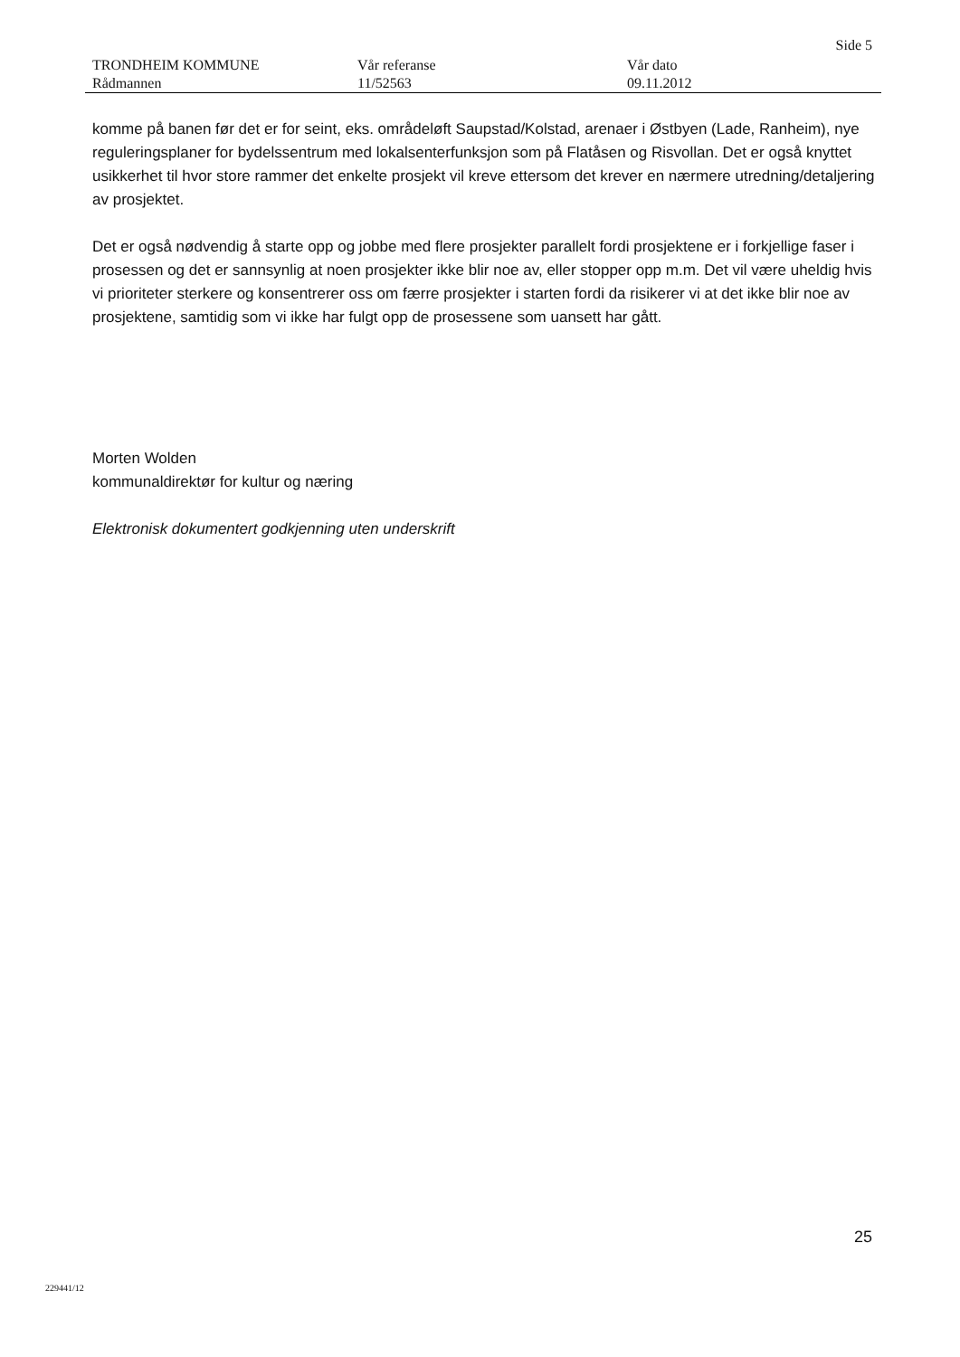Side 5
TRONDHEIM KOMMUNE
Rådmannen
Vår referanse
11/52563
Vår dato
09.11.2012
komme på banen før det er for seint, eks. områdeløft Saupstad/Kolstad, arenaer i Østbyen (Lade, Ranheim), nye reguleringsplaner for bydelssentrum med lokalsenterfunksjon som på Flatåsen og Risvollan. Det er også knyttet usikkerhet til hvor store rammer det enkelte prosjekt vil kreve ettersom det krever en nærmere utredning/detaljering av prosjektet.
Det er også nødvendig å starte opp og jobbe med flere prosjekter parallelt fordi prosjektene er i forkjellige faser i prosessen og det er sannsynlig at noen prosjekter ikke blir noe av, eller stopper opp m.m. Det vil være uheldig hvis vi prioriteter sterkere og konsentrerer oss om færre prosjekter i starten fordi da risikerer vi at det ikke blir noe av prosjektene, samtidig som vi ikke har fulgt opp de prosessene som uansett har gått.
Morten Wolden
kommunaldirektør for kultur og næring
Elektronisk dokumentert godkjenning uten underskrift
25
229441/12